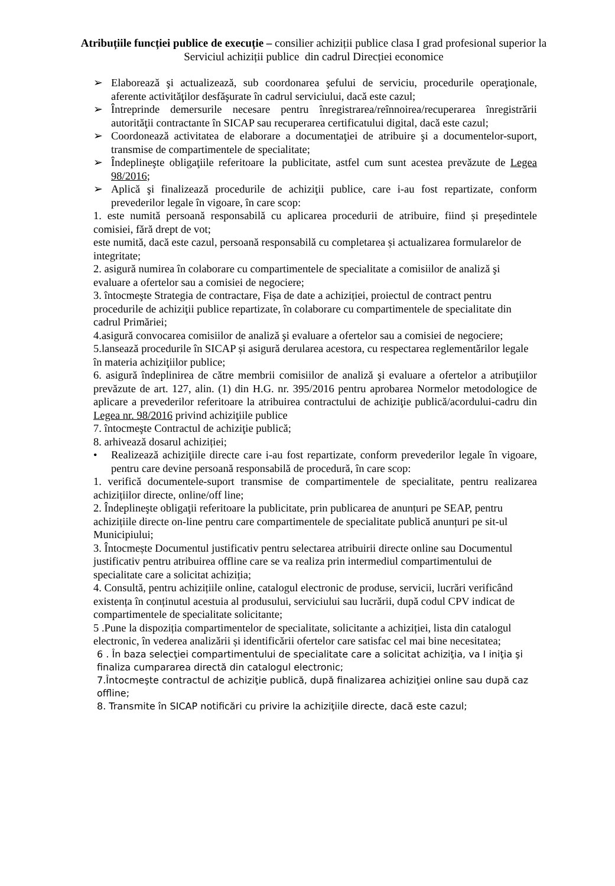Atribuțiile funcției publice de execuție – consilier achiziții publice clasa I grad profesional superior la Serviciul achiziții publice din cadrul Direcției economice
➢ Elaborează şi actualizează, sub coordonarea şefului de serviciu, procedurile operaţionale, aferente activităţilor desfăşurate în cadrul serviciului, dacă este cazul;
➢ Întreprinde demersurile necesare pentru înregistrarea/reînnoirea/recuperarea înregistrării autorităţii contractante în SICAP sau recuperarea certificatului digital, dacă este cazul;
➢ Coordonează activitatea de elaborare a documentaţiei de atribuire şi a documentelor-suport, transmise de compartimentele de specialitate;
➢ Îndeplineşte obligaţiile referitoare la publicitate, astfel cum sunt acestea prevăzute de Legea 98/2016;
➢ Aplică şi finalizează procedurile de achiziţii publice, care i-au fost repartizate, conform prevederilor legale în vigoare, în care scop:
1. este numită persoană responsabilă cu aplicarea procedurii de atribuire, fiind și președintele comisiei, fără drept de vot;
este numită, dacă este cazul, persoană responsabilă cu completarea și actualizarea formularelor de integritate;
2. asigură numirea în colaborare cu compartimentele de specialitate a comisiilor de analiză şi evaluare a ofertelor sau a comisiei de negociere;
3. întocmeşte Strategia de contractare, Fișa de date a achiziției, proiectul de contract pentru procedurile de achiziţii publice repartizate, în colaborare cu compartimentele de specialitate din cadrul Primăriei;
4.asigură convocarea comisiilor de analiză şi evaluare a ofertelor sau a comisiei de negociere;
5.lansează procedurile în SICAP și asigură derularea acestora, cu respectarea reglementărilor legale în materia achiziţiilor publice;
6. asigură îndeplinirea de către membrii comisiilor de analiză şi evaluare a ofertelor a atribuţiilor prevăzute de art. 127, alin. (1) din H.G. nr. 395/2016 pentru aprobarea Normelor metodologice de aplicare a prevederilor referitoare la atribuirea contractului de achiziţie publică/acordului-cadru din Legea nr. 98/2016 privind achiziţiile publice
7. întocmeşte Contractul de achiziţie publică;
8. arhivează dosarul achiziției;
• Realizează achiziţiile directe care i-au fost repartizate, conform prevederilor legale în vigoare, pentru care devine persoană responsabilă de procedură, în care scop:
1. verifică documentele-suport transmise de compartimentele de specialitate, pentru realizarea achizițiilor directe, online/off line;
2. Îndeplineşte obligaţii referitoare la publicitate, prin publicarea de anunțuri pe SEAP, pentru achizițiile directe on-line pentru care compartimentele de specialitate publică anunțuri pe sit-ul Municipiului;
3. Întocmește Documentul justificativ pentru selectarea atribuirii directe online sau Documentul justificativ pentru atribuirea offline care se va realiza prin intermediul compartimentului de specialitate care a solicitat achiziția;
4. Consultă, pentru achizițiile online, catalogul electronic de produse, servicii, lucrări verificând existența în conținutul acestuia al produsului, serviciului sau lucrării, după codul CPV indicat de compartimentele de specialitate solicitante;
5 .Pune la dispoziția compartimentelor de specialitate, solicitante a achiziției, lista din catalogul electronic, în vederea analizării și identificării ofertelor care satisfac cel mai bine necesitatea;
6 . În baza selecţiei compartimentului de specialitate care a solicitat achiziţia, va I iniţia şi finaliza cumpararea directă din catalogul electronic;
7.Întocmeşte contractul de achiziţie publică, după finalizarea achiziţiei online sau după caz offline;
8. Transmite în SICAP notificări cu privire la achiziţiile directe, dacă este cazul;